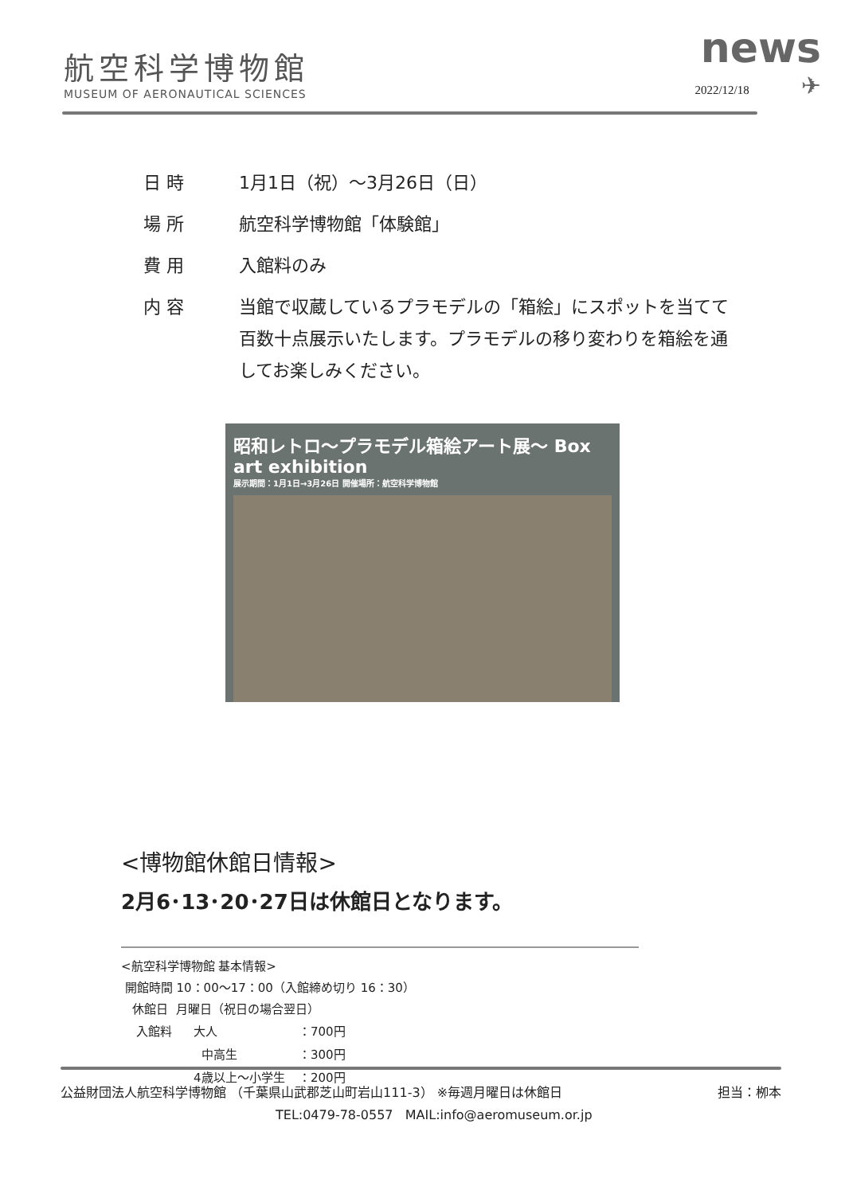航空科学博物館
MUSEUM OF AERONAUTICAL SCIENCES
news
2022/12/18 ✈
| 日 時 | 1月1日（祝）～3月26日（日） |
| 場 所 | 航空科学博物館「体験館」 |
| 費 用 | 入館料のみ |
| 内 容 | 当館で収蔵しているプラモデルの「箱絵」にスポットを当てて 百数十点展示いたします。プラモデルの移り変わりを箱絵を通 してお楽しみください。 |
昭和レトロ～プラモデル箱絵アート展～ Box art exhibition
展示期間：1月1日→3月26日 開催場所：航空科学博物館
<博物館休館日情報>
2月6･13･20･27日は休館日となります。
<航空科学博物館 基本情報>
開館時間 10：00～17：00（入館締め切り 16：30）
休館日 月曜日（祝日の場合翌日）
| 入館料 | 大人 | ：700円 |
| | 中高生 | ：300円 |
| | 4歳以上～小学生 | ：200円 |
公益財団法人航空科学博物館 （千葉県山武郡芝山町岩山111-3） ※毎週月曜日は休館日 担当：栁本
TEL:0479-78-0557 MAIL:info@aeromuseum.or.jp